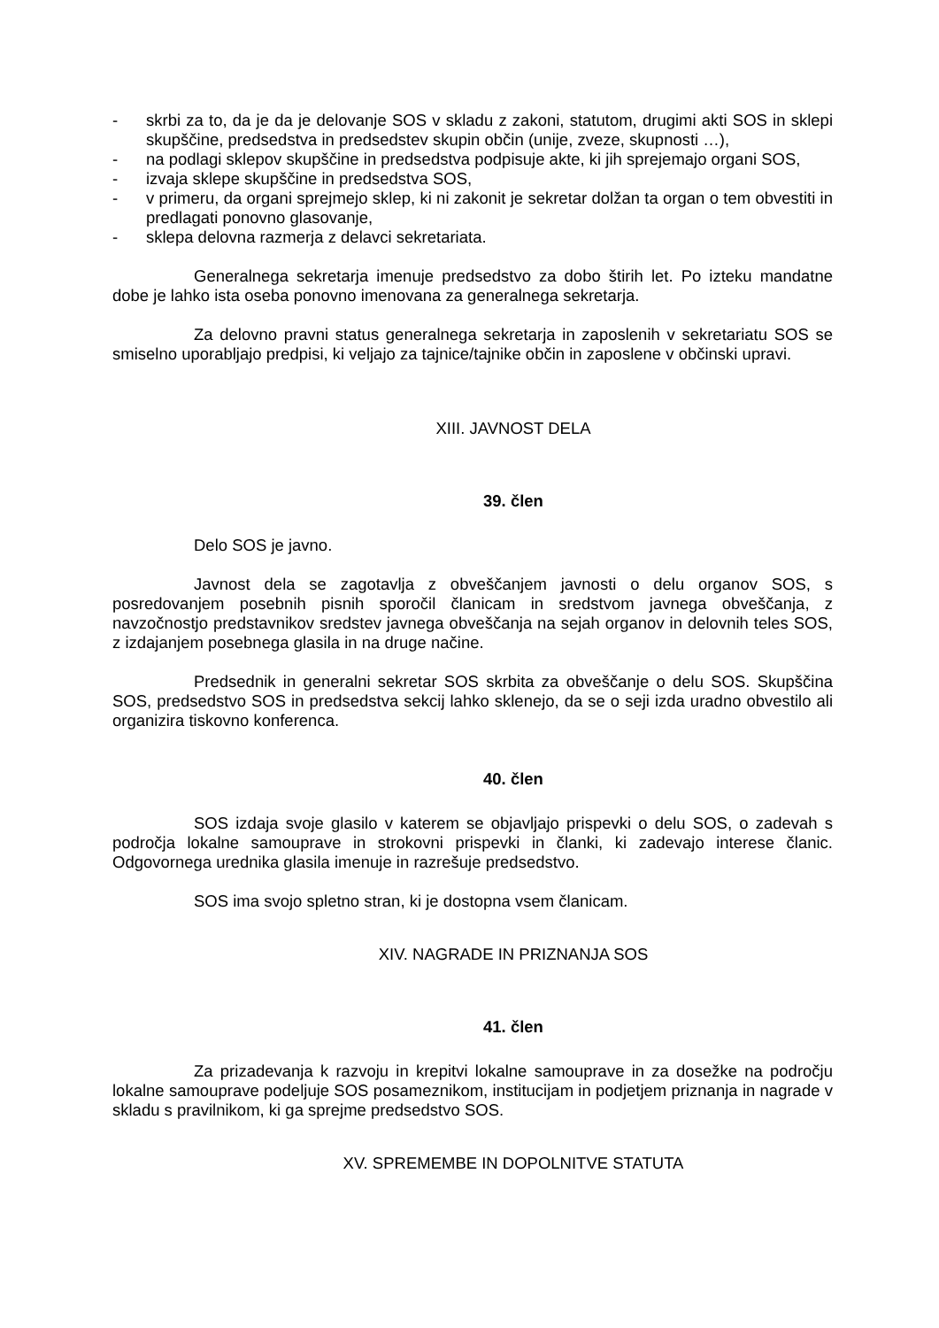- skrbi za to, da je da je delovanje SOS v skladu z zakoni, statutom, drugimi akti SOS in sklepi skupščine, predsedstva in predsedstev skupin občin (unije, zveze, skupnosti …),
- na podlagi sklepov skupščine in predsedstva podpisuje akte, ki jih sprejemajo organi SOS,
- izvaja sklepe skupščine in predsedstva SOS,
- v primeru, da organi sprejmejo sklep, ki ni zakonit je sekretar dolžan ta organ o tem obvestiti in predlagati ponovno glasovanje,
- sklepa delovna razmerja z delavci sekretariata.
Generalnega sekretarja imenuje predsedstvo za dobo štirih let. Po izteku mandatne dobe je lahko ista oseba ponovno imenovana za generalnega sekretarja.
Za delovno pravni status generalnega sekretarja in zaposlenih v sekretariatu SOS se smiselno uporabljajo predpisi, ki veljajo za tajnice/tajnike občin in zaposlene v občinski upravi.
XIII. JAVNOST DELA
39. člen
Delo SOS je javno.
Javnost dela se zagotavlja z obveščanjem javnosti o delu organov SOS, s posredovanjem posebnih pisnih sporočil članicam in sredstvom javnega obveščanja, z navzočnostjo predstavnikov sredstev javnega obveščanja na sejah organov in delovnih teles SOS, z izdajanjem posebnega glasila in na druge načine.
Predsednik in generalni sekretar SOS skrbita za obveščanje o delu SOS. Skupščina SOS, predsedstvo SOS in predsedstva sekcij lahko sklenejo, da se o seji izda uradno obvestilo ali organizira tiskovno konferenca.
40. člen
SOS izdaja svoje glasilo v katerem se objavljajo prispevki o delu SOS, o zadevah s področja lokalne samouprave in strokovni prispevki in članki, ki zadevajo interese članic. Odgovornega urednika glasila imenuje in razrešuje predsedstvo.
SOS ima svojo spletno stran, ki je dostopna vsem članicam.
XIV. NAGRADE IN PRIZNANJA SOS
41. člen
Za prizadevanja k razvoju in krepitvi lokalne samouprave in za dosežke na področju lokalne samouprave podeljuje SOS posameznikom, institucijam in podjetjem priznanja in nagrade v skladu s pravilnikom, ki ga sprejme predsedstvo SOS.
XV. SPREMEMBE IN DOPOLNITVE STATUTA